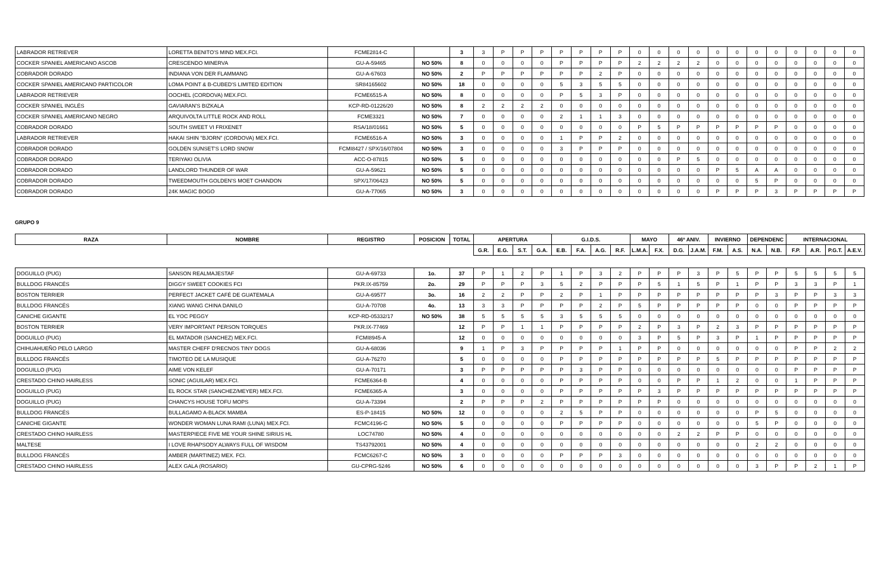| LABRADOR RETRIEVER | LORETTA BENITO'S MIND MEX.FCI. | FCME2814-C | | 3 | 3 | P | P | P | P | P | P | P | 0 | 0 | 0 | 0 | 0 | 0 | 0 | 0 | 0 | 0 | 0 | 0 |
| COCKER SPANIEL AMERICANO ASCOB | CRESCENDO MINERVA | GU-A-59465 | NO 50% | 8 | 0 | 0 | 0 | 0 | P | P | P | P | 2 | 2 | 2 | 2 | 0 | 0 | 0 | 0 | 0 | 0 | 0 | 0 |
| COBRADOR DORADO | INDIANA VON DER FLAMMANG | GU-A-67603 | NO 50% | 2 | P | P | P | P | P | P | 2 | P | 0 | 0 | 0 | 0 | 0 | 0 | 0 | 0 | 0 | 0 | 0 | 0 |
| COCKER SPANIEL AMERICANO PARTICOLOR | LOMA POINT & B-CUBED'S LIMITED EDITION | SR84165602 | NO 50% | 18 | 0 | 0 | 0 | 0 | 5 | 3 | 5 | 5 | 0 | 0 | 0 | 0 | 0 | 0 | 0 | 0 | 0 | 0 | 0 | 0 |
| LABRADOR RETRIEVER | OOCHEL (CORDOVA) MEX.FCI. | FCME6515-A | NO 50% | 8 | 0 | 0 | 0 | 0 | P | 5 | 3 | P | 0 | 0 | 0 | 0 | 0 | 0 | 0 | 0 | 0 | 0 | 0 | 0 |
| COCKER SPANIEL INGLÉS | GAVIARAN'S BIZKALA | KCP-RD-01226/20 | NO 50% | 8 | 2 | 2 | 2 | 2 | 0 | 0 | 0 | 0 | 0 | 0 | 0 | 0 | 0 | 0 | 0 | 0 | 0 | 0 | 0 | 0 |
| COCKER SPANIEL AMERICANO NEGRO | ARQUIVOLTA LITTLE ROCK AND ROLL | FCME3321 | NO 50% | 7 | 0 | 0 | 0 | 0 | 2 | 1 | 1 | 3 | 0 | 0 | 0 | 0 | 0 | 0 | 0 | 0 | 0 | 0 | 0 | 0 |
| COBRADOR DORADO | SOUTH SWEET VI FRIXENET | RSA/18/01661 | NO 50% | 5 | 0 | 0 | 0 | 0 | 0 | 0 | 0 | 0 | P | 5 | P | P | P | P | P | P | 0 | 0 | 0 | 0 |
| LABRADOR RETRIEVER | HAKAI SHIN "BJORN" (CORDOVA) MEX.FCI. | FCME6516-A | NO 50% | 3 | 0 | 0 | 0 | 0 | 1 | P | P | 2 | 0 | 0 | 0 | 0 | 0 | 0 | 0 | 0 | 0 | 0 | 0 | 0 |
| COBRADOR DORADO | GOLDEN SUNSET'S LORD SNOW | FCMI8427 / SPX/16/07804 | NO 50% | 3 | 0 | 0 | 0 | 0 | 3 | P | P | P | 0 | 0 | 0 | 0 | 0 | 0 | 0 | 0 | 0 | 0 | 0 | 0 |
| COBRADOR DORADO | TERIYAKI OLIVIA | ACC-O-87815 | NO 50% | 5 | 0 | 0 | 0 | 0 | 0 | 0 | 0 | 0 | 0 | 0 | P | 5 | 0 | 0 | 0 | 0 | 0 | 0 | 0 | 0 |
| COBRADOR DORADO | LANDLORD THUNDER OF WAR | GU-A-59621 | NO 50% | 5 | 0 | 0 | 0 | 0 | 0 | 0 | 0 | 0 | 0 | 0 | 0 | 0 | P | 5 | A | A | 0 | 0 | 0 | 0 |
| COBRADOR DORADO | TWEEDMOUTH GOLDEN'S MOET CHANDON | SPX/17/06423 | NO 50% | 5 | 0 | 0 | 0 | 0 | 0 | 0 | 0 | 0 | 0 | 0 | 0 | 0 | 0 | 0 | 5 | P | 0 | 0 | 0 | 0 |
| COBRADOR DORADO | 24K MAGIC BOGO | GU-A-77065 | NO 50% | 3 | 0 | 0 | 0 | 0 | 0 | 0 | 0 | 0 | 0 | 0 | 0 | 0 | P | P | P | 3 | P | P | P | P |
GRUPO 9
| RAZA | NOMBRE | REGISTRO | POSICION | TOTAL | APERTURA | | | | G.I.D.S. | | | | MAYO | | 46º ANIV. | | INVIERNO | | DEPENDENC | | INTERNACIONAL | | | |
| --- | --- | --- | --- | --- | --- | --- | --- | --- | --- | --- | --- | --- | --- | --- | --- | --- | --- | --- | --- | --- | --- | --- | --- | --- |
| | | | | | G.R. | E.G. | S.T. | G.A. | E.B. | F.A. | A.G. | R.F. | L.M.A. | F.X. | D.G. | J.A.M. | F.M. | A.S. | N.A. | N.B. | F.P. | A.R. | P.G.T. | A.E.V. |
| DOGUILLO (PUG) | SANSON REALMAJESTAF | GU-A-69733 | 1o. | 37 | P | 1 | 2 | P | 1 | P | 3 | 2 | P | P | P | 3 | P | 5 | P | P | 5 | 5 | 5 | 5 |
| BULLDOG FRANCÉS | DIGGY SWEET COOKIES FCI | PKR.IX-85759 | 2o. | 29 | P | P | P | 3 | 5 | 2 | P | P | P | 5 | 1 | 5 | P | 1 | P | P | 3 | 3 | P | 1 |
| BOSTON TERRIER | PERFECT JACKET CAFÉ DE GUATEMALA | GU-A-69577 | 3o. | 16 | 2 | 2 | P | P | 2 | P | 1 | P | P | P | P | P | P | P | P | 3 | P | P | 3 | 3 |
| BULLDOG FRANCÉS | XIANG WANG CHINA DANILO | GU-A-70708 | 4o. | 13 | 3 | 3 | P | P | P | P | 2 | P | 5 | P | P | P | P | P | 0 | 0 | P | P | P | P |
| CANICHE GIGANTE | EL YOC PEGGY | KCP-RD-05332/17 | NO 50% | 38 | 5 | 5 | 5 | 5 | 3 | 5 | 5 | 5 | 0 | 0 | 0 | 0 | 0 | 0 | 0 | 0 | 0 | 0 | 0 | 0 |
| BOSTON TERRIER | VERY IMPORTANT PERSON TORQUES | PKR.IX-77469 | | 12 | P | P | 1 | 1 | P | P | P | P | 2 | P | 3 | P | 2 | 3 | P | P | P | P | P | P |
| DOGUILLO (PUG) | EL MATADOR (SANCHEZ) MEX.FCI. | FCMI8945-A | | 12 | 0 | 0 | 0 | 0 | 0 | 0 | 0 | 0 | 3 | P | 5 | P | 3 | P | 1 | P | P | P | P | P |
| CHIHUAHUEÑO PELO LARGO | MASTER CHEFF D'RECNOS TINY DOGS | GU-A-68036 | | 9 | 1 | P | 3 | P | P | P | P | 1 | P | P | 0 | 0 | 0 | 0 | 0 | 0 | P | P | 2 | 2 |
| BULLDOG FRANCÉS | TIMOTEO DE LA MUSIQUE | GU-A-76270 | | 5 | 0 | 0 | 0 | 0 | P | P | P | P | P | P | P | P | 5 | P | P | P | P | P | P | P |
| DOGUILLO (PUG) | AIME VON KELEF | GU-A-70171 | | 3 | P | P | P | P | P | 3 | P | P | 0 | 0 | 0 | 0 | 0 | 0 | 0 | 0 | P | P | P | P |
| CRESTADO CHINO HAIRLESS | SONIC (AGUILAR) MEX.FCI. | FCME6364-B | | 4 | 0 | 0 | 0 | 0 | P | P | P | P | 0 | 0 | P | P | 1 | 2 | 0 | 0 | 1 | P | P | P |
| DOGUILLO (PUG) | EL ROCK STAR (SANCHEZ/MEYER) MEX.FCI. | FCME6365-A | | 3 | 0 | 0 | 0 | 0 | P | P | P | P | P | 3 | P | P | P | P | P | P | P | P | P | P |
| DOGUILLO (PUG) | CHANCYS HOUSE TOFU MOPS | GU-A-73394 | | 2 | P | P | P | 2 | P | P | P | P | P | P | 0 | 0 | 0 | 0 | 0 | 0 | 0 | 0 | 0 | 0 |
| BULLDOG FRANCÉS | BULLAGAMO A-BLACK MAMBA | ES-P-18415 | NO 50% | 12 | 0 | 0 | 0 | 0 | 2 | 5 | P | P | 0 | 0 | 0 | 0 | 0 | 0 | P | 5 | 0 | 0 | 0 | 0 |
| CANICHE GIGANTE | WONDER WOMAN LUNA RAMI (LUNA) MEX.FCI. | FCMC4196-C | NO 50% | 5 | 0 | 0 | 0 | 0 | P | P | P | P | 0 | 0 | 0 | 0 | 0 | 0 | 5 | P | 0 | 0 | 0 | 0 |
| CRESTADO CHINO HAIRLESS | MASTERPIECE FIVE ME YOUR SHINE SIRIUS HL | LOC74780 | NO 50% | 4 | 0 | 0 | 0 | 0 | 0 | 0 | 0 | 0 | 0 | 0 | 2 | 2 | P | P | 0 | 0 | 0 | 0 | 0 | 0 |
| MALTESE | I LOVE RHAPSODY ALWAYS FULL OF WISDOM | TS43792001 | NO 50% | 4 | 0 | 0 | 0 | 0 | 0 | 0 | 0 | 0 | 0 | 0 | 0 | 0 | 0 | 0 | 2 | 2 | 0 | 0 | 0 | 0 |
| BULLDOG FRANCÉS | AMBER (MARTINEZ) MEX. FCI. | FCMC6267-C | NO 50% | 3 | 0 | 0 | 0 | 0 | P | P | P | 3 | 0 | 0 | 0 | 0 | 0 | 0 | 0 | 0 | 0 | 0 | 0 | 0 |
| CRESTADO CHINO HAIRLESS | ALEX GALA (ROSARIO) | GU-CPRG-5246 | NO 50% | 6 | 0 | 0 | 0 | 0 | 0 | 0 | 0 | 0 | 0 | 0 | 0 | 0 | 0 | 0 | 3 | P | P | 2 | 1 | P |